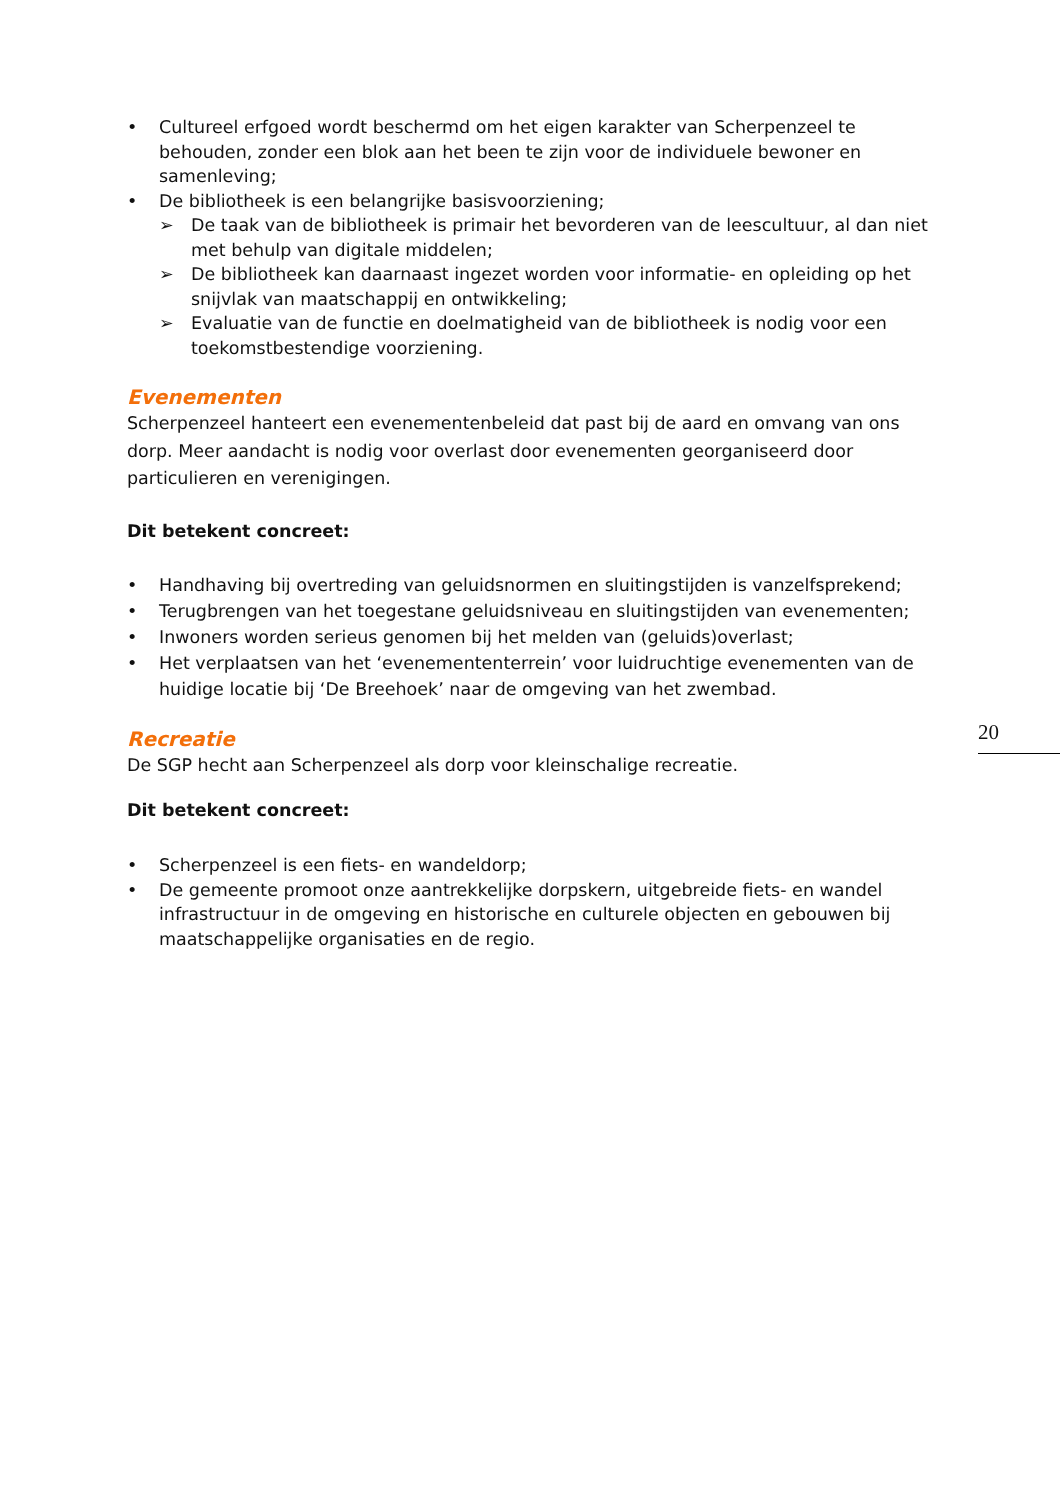• Cultureel erfgoed wordt beschermd om het eigen karakter van Scherpenzeel te behouden, zonder een blok aan het been te zijn voor de individuele bewoner en samenleving;
• De bibliotheek is een belangrijke basisvoorziening;
➢ De taak van de bibliotheek is primair het bevorderen van de leescultuur, al dan niet met behulp van digitale middelen;
➢ De bibliotheek kan daarnaast ingezet worden voor informatie- en opleiding op het snijvlak van maatschappij en ontwikkeling;
➢ Evaluatie van de functie en doelmatigheid van de bibliotheek is nodig voor een toekomstbestendige voorziening.
Evenementen
Scherpenzeel hanteert een evenementenbeleid dat past bij de aard en omvang van ons dorp. Meer aandacht is nodig voor overlast door evenementen georganiseerd door particulieren en verenigingen.
Dit betekent concreet:
• Handhaving bij overtreding van geluidsnormen en sluitingstijden is vanzelfsprekend;
• Terugbrengen van het toegestane geluidsniveau en sluitingstijden van evenementen;
• Inwoners worden serieus genomen bij het melden van (geluids)overlast;
• Het verplaatsen van het ‘evenemententerrein’ voor luidruchtige evenementen van de huidige locatie bij ‘De Breehoek’ naar de omgeving van het zwembad.
Recreatie
De SGP hecht aan Scherpenzeel als dorp voor kleinschalige recreatie.
Dit betekent concreet:
• Scherpenzeel is een fiets- en wandeldorp;
• De gemeente promoot onze aantrekkelijke dorpskern, uitgebreide fiets- en wandel infrastructuur in de omgeving en historische en culturele objecten en gebouwen bij maatschappelijke organisaties en de regio.
20